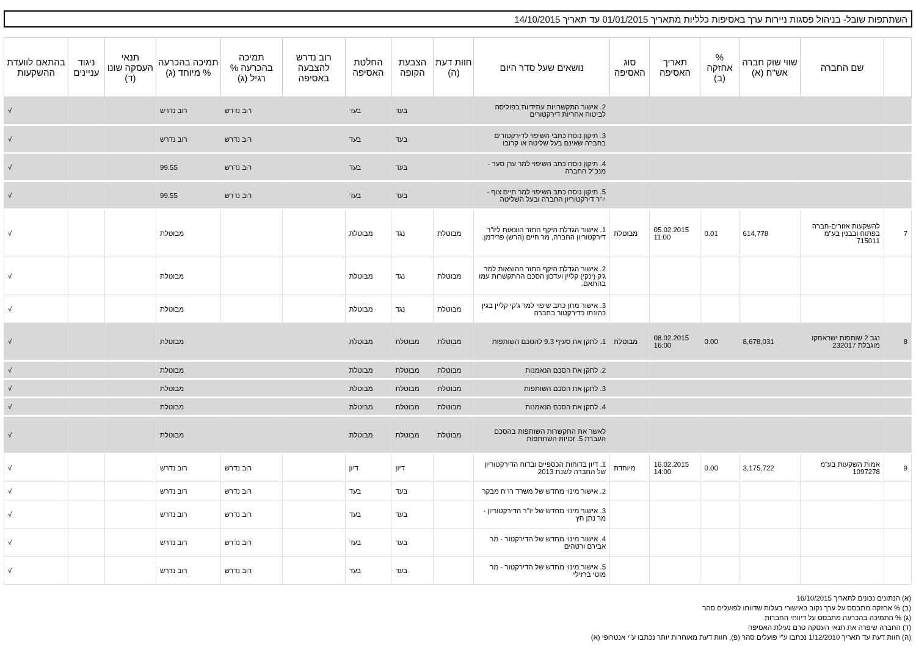השתתפות שובל- בניהול פסגות ניירות ערך באסיפות כלליות מתאריך 01/01/2015 עד תאריך 14/10/2015
| | שם החברה | שווי שוק חברה אש"ח (א) | % אחזקה (ב) | תאריך האסיפה | סוג האסיפה | נושאים שעל סדר היום | חוות דעת (ה) | הצבעת הקופה | החלטת האסיפה | רוב נדרש להצבעה באסיפה | תמיכה בהכרעה % רגיל (ג) | תמיכה בהכרעה % מיוחד (ג) | תנאי העסקה שונו (ד) | ניגוד עניינים | בהתאם לוועדת ההשקעות |
| --- | --- | --- | --- | --- | --- | --- | --- | --- | --- | --- | --- | --- | --- | --- | --- |
| | | | | | | 2. אישור התקשרויות עתידיות בפוליסה לביטוח אחריות דירקטורים | | בעד | בעד | | רוב נדרש | רוב נדרש | | | √ |
| | | | | | | 3. תיקון נוסח כתבי השיפוי לדירקטורים בחברה שאינם בעל שליטה או קרובו | | בעד | בעד | | רוב נדרש | רוב נדרש | | | √ |
| | | | | | | 4. תיקון נוסח כתב השיפוי למר ערן סער - מנכ"ל החברה | | בעד | בעד | | רוב נדרש | 99.55 | | | √ |
| | | | | | | 5. תיקון נוסח כתב השיפוי למר חיים צוף - יו"ר דירקטוריון החברה ובעל השליטה | | בעד | בעד | | רוב נדרש | 99.55 | | | √ |
| 7 | להשקעות אזורים-חברה בפתוח ובבנין בע"מ 715011 | 614,778 | 0.01 | 05.02.2015 11:00 | מבוטלת | 1. אישור הגדלת היקף החזר הוצאות ליו"ר דירקטוריון החברה, מר חיים (הרש) פרידמן. | מבוטלת | נגד | מבוטלת | | | מבוטלת | | | √ |
| | | | | | | 2. אישור הגדלת היקף החזר ההוצאות למר ג'ק (ינקי) קליין ועדכון הסכם ההתקשרות עמו בהתאם. | מבוטלת | נגד | מבוטלת | | | מבוטלת | | | √ |
| | | | | | | 3. אישור מתן כתב שיפוי למר ג'קי קליין בגין כהונתו כדירקטור בחברה | מבוטלת | נגד | מבוטלת | | | מבוטלת | | | √ |
| 8 | נגב 2 שותפות ישראמקו מוגבלת 232017 | 8,678,031 | 0.00 | 08.02.2015 16:00 | מבוטלת | 1. לתקן את סעיף 9.3 להסכם השותפות | מבוטלת | מבוטלת | מבוטלת | | | מבוטלת | | | √ |
| | | | | | | 2. לתקן את הסכם הנאמנות | מבוטלת | מבוטלת | מבוטלת | | | מבוטלת | | | √ |
| | | | | | | 3. לתקן את הסכם השותפות | מבוטלת | מבוטלת | מבוטלת | | | מבוטלת | | | √ |
| | | | | | | 4. לתקן את הסכם הנאמנות | מבוטלת | מבוטלת | מבוטלת | | | מבוטלת | | | √ |
| | | | | | | לאשר את התקשרות השותפות בהסכם העברת 5. זכויות השתתפות | מבוטלת | מבוטלת | מבוטלת | | | מבוטלת | | | √ |
| 9 | אמות השקעות בע"מ 1097278 | 3,175,722 | 0.00 | 16.02.2015 14:00 | מיוחדת | 1. דיון בדוחות הכספיים ובדוח הדירקטוריון של החברה לשנת 2013 | | דיון | דיון | | רוב נדרש | רוב נדרש | | | √ |
| | | | | | | 2. אישור מינוי מחדש של משרד רו"ח מבקר | | בעד | בעד | | רוב נדרש | רוב נדרש | | | √ |
| | | | | | | 3. אישור מינוי מחדש של יו"ר הדירקטוריון - מר נתן חץ | | בעד | בעד | | רוב נדרש | רוב נדרש | | | √ |
| | | | | | | 4. אישור מינוי מחדש של הדירקטור - מר אבירם ורטהים | | בעד | בעד | | רוב נדרש | רוב נדרש | | | √ |
| | | | | | | 5. אישור מינוי מחדש של הדירקטור - מר מוטי ברזילי | | בעד | בעד | | רוב נדרש | רוב נדרש | | | √ |
(א) הנתונים נכונים לתאריך 16/10/2015
(ב) % אחזקה מתבסס על ערך נקוב באישורי בעלות שדווחו לפועלים סהר
(ג) % התמיכה בהכרעה מתבסס על דיווחי החברות
(ד) החברה שיפרה את תנאי העסקה טרם נעילת האסיפה
(ה) חוות דעת עד תאריך 1/12/2010 נכתבו ע"י פועלים סהר (פ), חוות דעת מאוחרות יותר נכתבו ע"י אנטרופי (א)